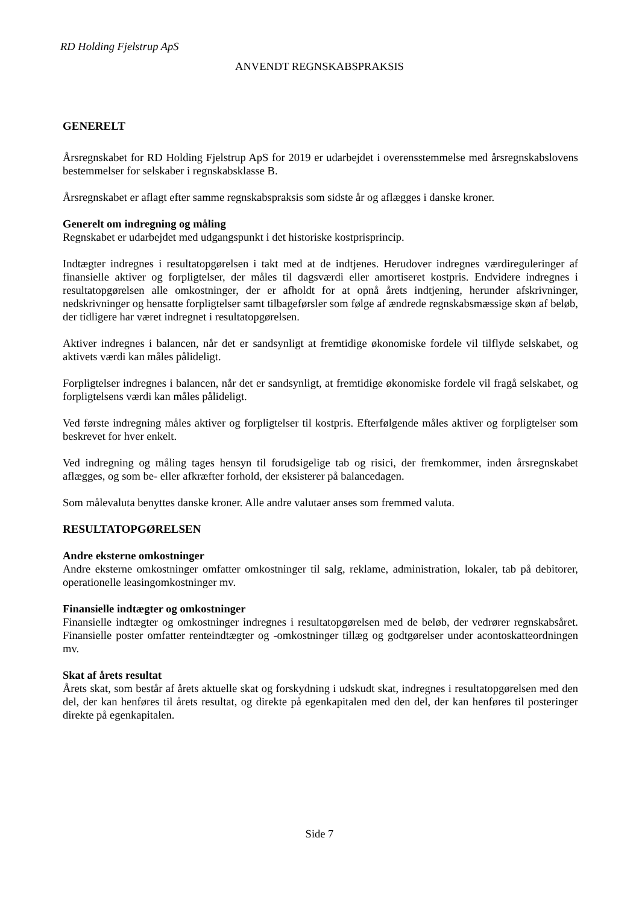RD Holding Fjelstrup ApS
ANVENDT REGNSKABSPRAKSIS
GENERELT
Årsregnskabet for RD Holding Fjelstrup ApS for 2019 er udarbejdet i overensstemmelse med årsregnskabslovens bestemmelser for selskaber i regnskabsklasse B.
Årsregnskabet er aflagt efter samme regnskabspraksis som sidste år og aflægges i danske kroner.
Generelt om indregning og måling
Regnskabet er udarbejdet med udgangspunkt i det historiske kostprisprincip.
Indtægter indregnes i resultatopgørelsen i takt med at de indtjenes. Herudover indregnes værdireguleringer af finansielle aktiver og forpligtelser, der måles til dagsværdi eller amortiseret kostpris. Endvidere indregnes i resultatopgørelsen alle omkostninger, der er afholdt for at opnå årets indtjening, herunder afskrivninger, nedskrivninger og hensatte forpligtelser samt tilbageførsler som følge af ændrede regnskabsmæssige skøn af beløb, der tidligere har været indregnet i resultatopgørelsen.
Aktiver indregnes i balancen, når det er sandsynligt at fremtidige økonomiske fordele vil tilflyde selskabet, og aktivets værdi kan måles pålideligt.
Forpligtelser indregnes i balancen, når det er sandsynligt, at fremtidige økonomiske fordele vil fragå selskabet, og forpligtelsens værdi kan måles pålideligt.
Ved første indregning måles aktiver og forpligtelser til kostpris. Efterfølgende måles aktiver og forpligtelser som beskrevet for hver enkelt.
Ved indregning og måling tages hensyn til forudsigelige tab og risici, der fremkommer, inden årsregnskabet aflægges, og som be- eller afkræfter forhold, der eksisterer på balancedagen.
Som målevaluta benyttes danske kroner. Alle andre valutaer anses som fremmed valuta.
RESULTATOPGØRELSEN
Andre eksterne omkostninger
Andre eksterne omkostninger omfatter omkostninger til salg, reklame, administration, lokaler, tab på debitorer, operationelle leasingomkostninger mv.
Finansielle indtægter og omkostninger
Finansielle indtægter og omkostninger indregnes i resultatopgørelsen med de beløb, der vedrører regnskabsåret. Finansielle poster omfatter renteindtægter og -omkostninger tillæg og godtgørelser under acontoskatteordningen mv.
Skat af årets resultat
Årets skat, som består af årets aktuelle skat og forskydning i udskudt skat, indregnes i resultatopgørelsen med den del, der kan henføres til årets resultat, og direkte på egenkapitalen med den del, der kan henføres til posteringer direkte på egenkapitalen.
Side 7